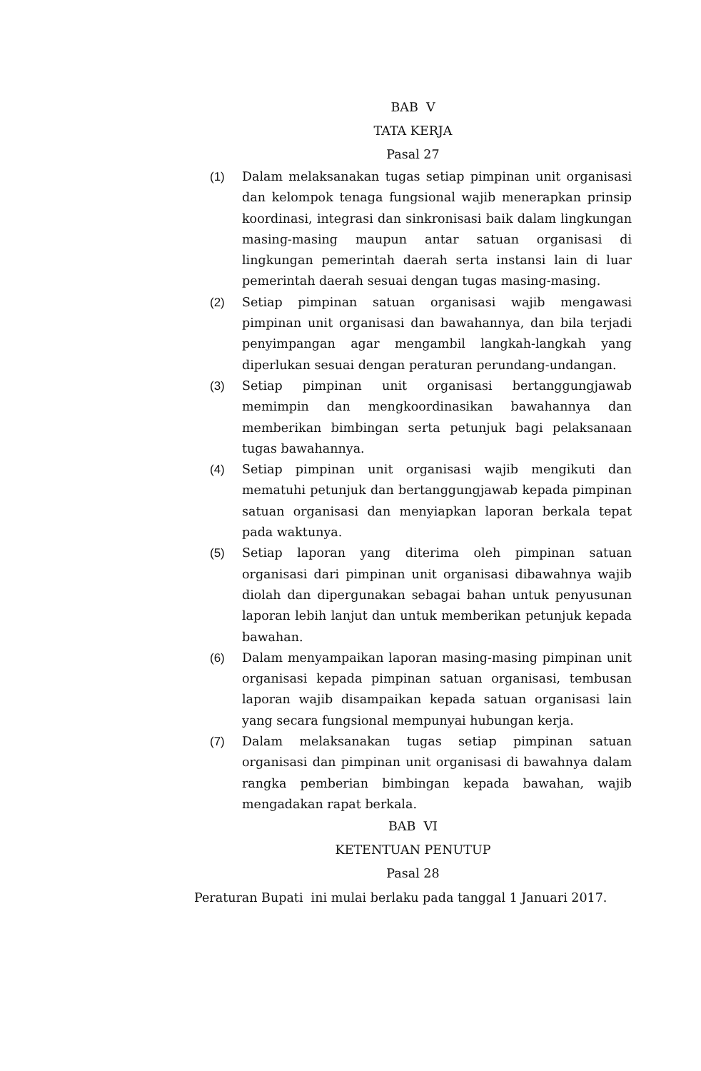BAB V
TATA KERJA
Pasal 27
(1) Dalam melaksanakan tugas setiap pimpinan unit organisasi dan kelompok tenaga fungsional wajib menerapkan prinsip koordinasi, integrasi dan sinkronisasi baik dalam lingkungan masing-masing maupun antar satuan organisasi di lingkungan pemerintah daerah serta instansi lain di luar pemerintah daerah sesuai dengan tugas masing-masing.
(2) Setiap pimpinan satuan organisasi wajib mengawasi pimpinan unit organisasi dan bawahannya, dan bila terjadi penyimpangan agar mengambil langkah-langkah yang diperlukan sesuai dengan peraturan perundang-undangan.
(3) Setiap pimpinan unit organisasi bertanggungjawab memimpin dan mengkoordinasikan bawahannya dan memberikan bimbingan serta petunjuk bagi pelaksanaan tugas bawahannya.
(4) Setiap pimpinan unit organisasi wajib mengikuti dan mematuhi petunjuk dan bertanggungjawab kepada pimpinan satuan organisasi dan menyiapkan laporan berkala tepat pada waktunya.
(5) Setiap laporan yang diterima oleh pimpinan satuan organisasi dari pimpinan unit organisasi dibawahnya wajib diolah dan dipergunakan sebagai bahan untuk penyusunan laporan lebih lanjut dan untuk memberikan petunjuk kepada bawahan.
(6) Dalam menyampaikan laporan masing-masing pimpinan unit organisasi kepada pimpinan satuan organisasi, tembusan laporan wajib disampaikan kepada satuan organisasi lain yang secara fungsional mempunyai hubungan kerja.
(7) Dalam melaksanakan tugas setiap pimpinan satuan organisasi dan pimpinan unit organisasi di bawahnya dalam rangka pemberian bimbingan kepada bawahan, wajib mengadakan rapat berkala.
BAB VI
KETENTUAN PENUTUP
Pasal 28
Peraturan Bupati ini mulai berlaku pada tanggal 1 Januari 2017.